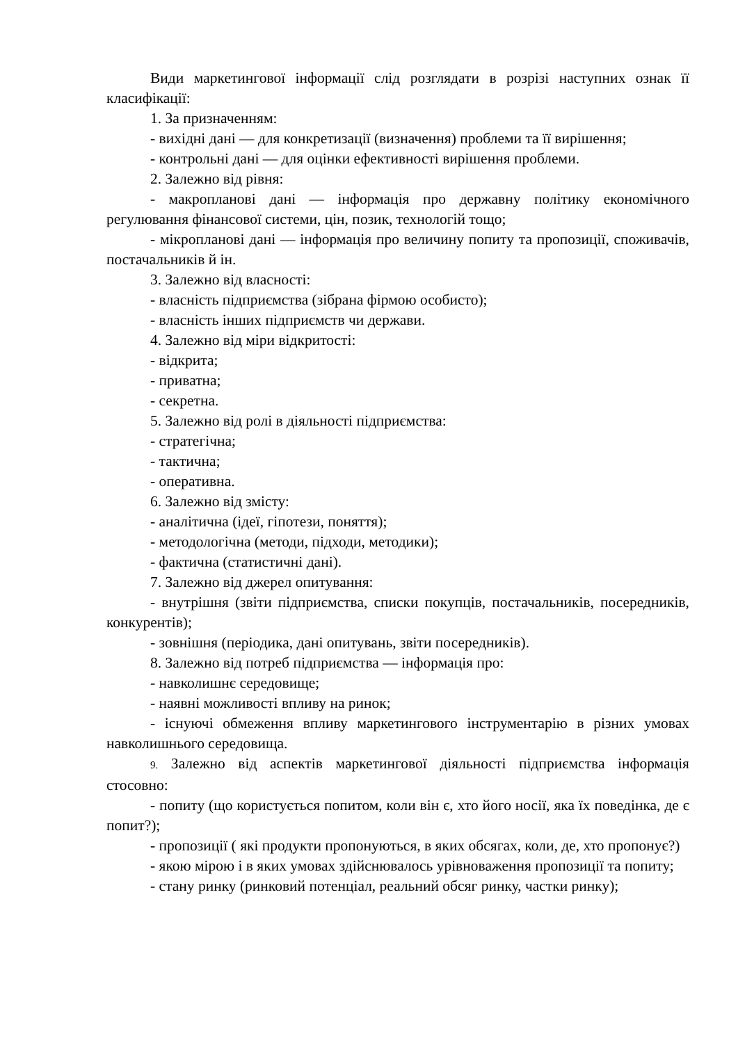Види маркетингової інформації слід розглядати в розрізі наступних ознак її класифікації:
1. За призначенням:
- вихідні дані — для конкретизації (визначення) проблеми та її вирішення;
- контрольні дані — для оцінки ефективності вирішення проблеми.
2. Залежно від рівня:
- макропланові дані — інформація про державну політику економічного регулювання фінансової системи, цін, позик, технологій тощо;
- мікропланові дані — інформація про величину попиту та пропозиції, споживачів, постачальників й ін.
3. Залежно від власності:
- власність підприємства (зібрана фірмою особисто);
- власність інших підприємств чи держави.
4. Залежно від міри відкритості:
- відкрита;
- приватна;
- секретна.
5. Залежно від ролі в діяльності підприємства:
- стратегічна;
- тактична;
- оперативна.
6. Залежно від змісту:
- аналітична (ідеї, гіпотези, поняття);
- методологічна (методи, підходи, методики);
- фактична (статистичні дані).
7. Залежно від джерел опитування:
- внутрішня (звіти підприємства, списки покупців, постачальників, посередників, конкурентів);
- зовнішня (періодика, дані опитувань, звіти посередників).
8. Залежно від потреб підприємства — інформація про:
- навколишнє середовище;
- наявні можливості впливу на ринок;
- існуючі обмеження впливу маркетингового інструментарію в різних умовах навколишнього середовища.
9. Залежно від аспектів маркетингової діяльності підприємства інформація стосовно:
- попиту (що користується попитом, коли він є, хто його носії, яка їх поведінка, де є попит?);
- пропозиції ( які продукти пропонуються, в яких обсягах, коли, де, хто пропонує?)
- якою мірою і в яких умовах здійснювалось урівноваження пропозиції та попиту;
- стану ринку (ринковий потенціал, реальний обсяг ринку, частки ринку);